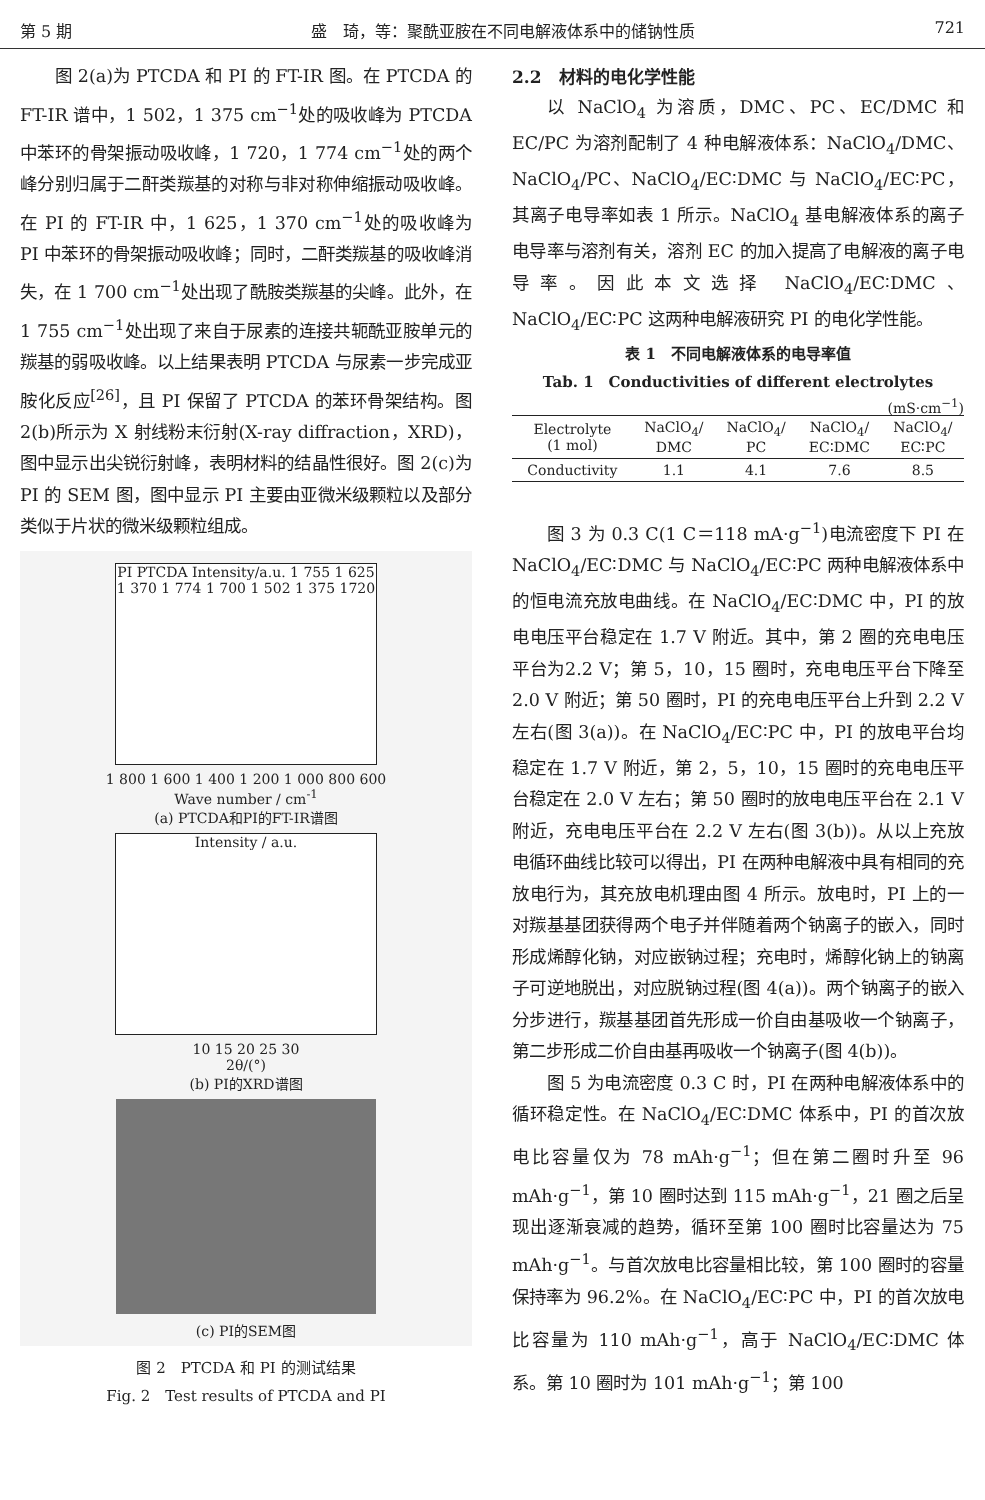第 5 期 盛　琦，等：聚酰亚胺在不同电解液体系中的储钠性质 721
图 2(a)为 PTCDA 和 PI 的 FT-IR 图。在 PTCDA 的 FT-IR 谱中，1 502，1 375 cm<sup>−1</sup>处的吸收峰为 PTCDA 中苯环的骨架振动吸收峰，1 720，1 774 cm<sup>−1</sup>处的两个峰分别归属于二酐类羰基的对称与非对称伸缩振动吸收峰。在 PI 的 FT-IR 中，1 625，1 370 cm<sup>−1</sup>处的吸收峰为 PI 中苯环的骨架振动吸收峰；同时，二酐类羰基的吸收峰消失，在 1 700 cm<sup>−1</sup>处出现了酰胺类羰基的尖峰。此外，在 1 755 cm<sup>−1</sup>处出现了来自于尿素的连接共轭酰亚胺单元的羰基的弱吸收峰。以上结果表明 PTCDA 与尿素一步完成亚胺化反应<sup>[26]</sup>，且 PI 保留了 PTCDA 的苯环骨架结构。图 2(b)所示为 X 射线粉末衍射(X-ray diffraction，XRD)，图中显示出尖锐衍射峰，表明材料的结晶性很好。图 2(c)为 PI 的 SEM 图，图中显示 PI 主要由亚微米级颗粒以及部分类似于片状的微米级颗粒组成。
PI PTCDA Intensity/a.u. 1 755 1 625 1 370 1 774 1 700 1 502 1 375 1720
1 800 1 600 1 400 1 200 1 000 800 600
Wave number / cm<sup>-1</sup>
(a) PTCDA和PI的FT-IR谱图
Intensity / a.u.
10 15 20 25 30
2θ/(°)
(b) PI的XRD谱图
(c) PI的SEM图
图 2　PTCDA 和 PI 的测试结果
Fig. 2　Test results of PTCDA and PI
2.2　材料的电化学性能
以 NaClO<sub>4</sub> 为溶质，DMC、PC、EC/DMC 和 EC/PC 为溶剂配制了 4 种电解液体系：NaClO<sub>4</sub>/DMC、NaClO<sub>4</sub>/PC、NaClO<sub>4</sub>/EC∶DMC 与 NaClO<sub>4</sub>/EC∶PC，其离子电导率如表 1 所示。NaClO<sub>4</sub> 基电解液体系的离子电导率与溶剂有关，溶剂 EC 的加入提高了电解液的离子电导率。因此本文选择 NaClO<sub>4</sub>/EC∶DMC、NaClO<sub>4</sub>/EC∶PC 这两种电解液研究 PI 的电化学性能。
表 1　不同电解液体系的电导率值
Tab. 1　Conductivities of different electrolytes
(mS·cm<sup>−1</sup>)
| Electrolyte (1 mol) | NaClO<sub>4</sub>/ DMC | NaClO<sub>4</sub>/ PC | NaClO<sub>4</sub>/ EC∶DMC | NaClO<sub>4</sub>/ EC∶PC |
| Conductivity | 1.1 | 4.1 | 7.6 | 8.5 |
图 3 为 0.3 C(1 C＝118 mA·g<sup>−1</sup>)电流密度下 PI 在 NaClO<sub>4</sub>/EC∶DMC 与 NaClO<sub>4</sub>/EC∶PC 两种电解液体系中的恒电流充放电曲线。在 NaClO<sub>4</sub>/EC∶DMC 中，PI 的放电电压平台稳定在 1.7 V 附近。其中，第 2 圈的充电电压平台为2.2 V；第 5，10，15 圈时，充电电压平台下降至 2.0 V 附近；第 50 圈时，PI 的充电电压平台上升到 2.2 V 左右(图 3(a))。在 NaClO<sub>4</sub>/EC∶PC 中，PI 的放电平台均稳定在 1.7 V 附近，第 2，5，10，15 圈时的充电电压平台稳定在 2.0 V 左右；第 50 圈时的放电电压平台在 2.1 V 附近，充电电压平台在 2.2 V 左右(图 3(b))。从以上充放电循环曲线比较可以得出，PI 在两种电解液中具有相同的充放电行为，其充放电机理由图 4 所示。放电时，PI 上的一对羰基基团获得两个电子并伴随着两个钠离子的嵌入，同时形成烯醇化钠，对应嵌钠过程；充电时，烯醇化钠上的钠离子可逆地脱出，对应脱钠过程(图 4(a))。两个钠离子的嵌入分步进行，羰基基团首先形成一价自由基吸收一个钠离子，第二步形成二价自由基再吸收一个钠离子(图 4(b))。
图 5 为电流密度 0.3 C 时，PI 在两种电解液体系中的循环稳定性。在 NaClO<sub>4</sub>/EC∶DMC 体系中，PI 的首次放电比容量仅为 78 mAh·g<sup>−1</sup>；但在第二圈时升至 96 mAh·g<sup>−1</sup>，第 10 圈时达到 115 mAh·g<sup>−1</sup>，21 圈之后呈现出逐渐衰减的趋势，循环至第 100 圈时比容量达为 75 mAh·g<sup>−1</sup>。与首次放电比容量相比较，第 100 圈时的容量保持率为 96.2%。在 NaClO<sub>4</sub>/EC∶PC 中，PI 的首次放电比容量为 110 mAh·g<sup>−1</sup>，高于 NaClO<sub>4</sub>/EC∶DMC 体系。第 10 圈时为 101 mAh·g<sup>−1</sup>；第 100